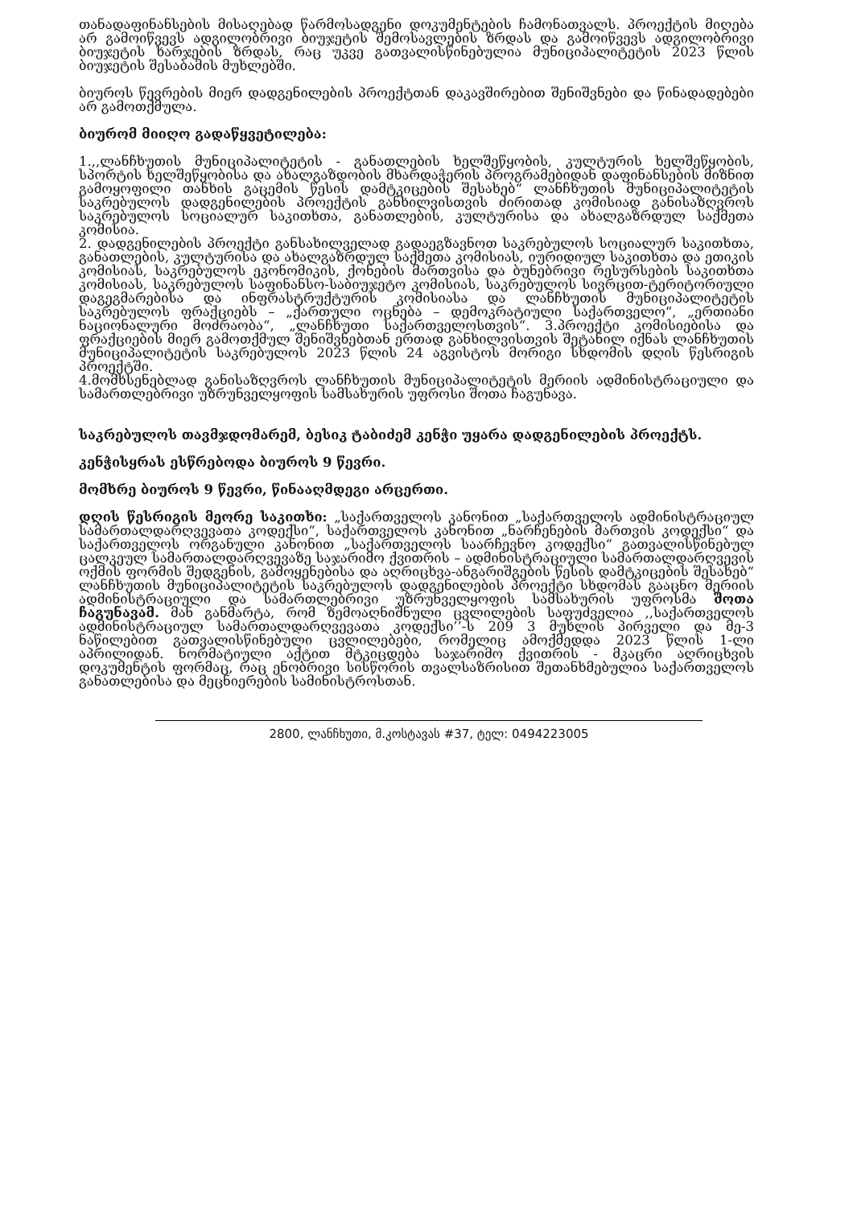თანადაფინანსების მისაღებად წარმოსადგენი დოკუმენტების ჩამონათვალს. პროექტის მიღება არ გამოიწვევს ადგილობრივი ბიუჯეტის შემოსავლების ზრდას და გამოიწვევს ადგილობრივი ბიუჯეტის ხარჯების ზრდას, რაც უკვე გათვალისწინებულია მუნიციპალიტეტის 2023 წლის ბიუჯეტის შესაბამის მუხლებში.
ბიუროს წევრების მიერ დადგენილების პროექტთან დაკავშირებით შენიშვნები და წინადადებები არ გამოთქმულა.
ბიურომ მიიღო გადაწყვეტილება:
1.,,ლანჩხუთის მუნიციპალიტეტის - განათლების ხელშეწყობის, კულტურის ხელშეწყობის, სპორტის ხელშეწყობისა და ახალგაზდობის მხარდაჭერის პროგრამებიდან დაფინანსების მიზნით გამოყოფილი თანხის გაცემის წესის დამტკიცების შესახებ“ ლანჩხუთის მუნიციპალიტეტის საკრებულოს დადგენილების პროექტის განხილვისთვის ძირითად კომისიად განისაზღვროს საკრებულოს სოციალურ საკითხთა, განათლების, კულტურისა და ახალგაზრდულ საქმეთა კომისია.
2. დადგენილების პროექტი განსახილველად გადაეგზავნოთ საკრებულოს სოციალურ საკითხთა, განათლების, კულტურისა და ახალგაზრდულ საქმეთა კომისიას, იურიდიულ საკითხთა და ეთიკის კომისიას, საკრებულოს ეკონომიკის, ქონების მართვისა და ბუნებრივი რესურსების საკითხთა კომისიას, საკრებულოს საფინანსო-საბიუჯეტო კომისიას, საკრებულოს სივრცით-ტერიტორიული დაგეგმარებისა და ინფრასტრუქტურის კომისიასა და ლანჩხუთის მუნიციპალიტეტის საკრებულოს ფრაქციებს – „ქართული ოცნება – დემოკრატიული საქართველო“, „ერთიანი ნაციონალური მოძრაობა“, „ლანჩხუთი საქართველოსთვის“. 3.პროექტი კომისიებისა და ფრაქციების მიერ გამოთქმულ შენიშვნებთან ერთად განხილვისთვის შეტანილ იქნას ლანჩხუთის მუნიციპალიტეტის საკრებულოს 2023 წლის 24 აგვისტოს მორიგი სხდომის დღის წესრიგის პროექტში.
4.მომხსენებლად განისაზღვროს ლანჩხუთის მუნიციპალიტეტის მერიის ადმინისტრაციული და სამართლებრივი უზრუნველყოფის სამსახურის უფროსი შოთა ჩაგუნავა.
საკრებულოს თავმჯდომარემ, ბესიკ ტაბიძემ კენჭი უყარა დადგენილების პროექტს.
კენჭისყრას ესწრებოდა ბიუროს 9 წევრი.
მომხრე ბიუროს 9 წევრი, წინააღმდეგი არცერთი.
დღის წესრიგის მეორე საკითხი: „საქართველოს კანონით „საქართველოს ადმინისტრაციულ სამართალდარღვევათა კოდექსი“, საქართველოს კანონით „ნარჩენების მართვის კოდექსი“ და საქართველოს ორგანული კანონით „საქართველოს საარჩევნო კოდექსი“ გათვალისწინებულ ცალკეულ სამართალდარღვევაზე საჯარიმო ქვითრის – ადმინისტრაციული სამართალდარღვევის ოქმის ფორმის შედგენის, გამოყენებისა და აღრიცხვა-ანგარიშგების წესის დამტკიცების შესახებ“ ლანჩხუთის მუნიციპალიტეტის საკრებულოს დადგენილების პროექტი სხდომას გააცნო მერიის ადმინისტრაციული და სამართლებრივი უზრუნველყოფის სამსახურის უფროსმა შოთა ჩაგუნავამ. მან განმარტა, რომ ზემოაღნიშნული ცვლილების საფუძველია ,,საქართველოს ადმინისტრაციულ სამართალდარღვევათა კოდექსი’’-ს 209 3 მუხლის პირველი და მე-3 ნაწილებით გათვალისწინებული ცვლილებები, რომელიც ამოქმედდა 2023 წლის 1-ლი აპრილიდან. ნორმატიული აქტით მტკიცდება საჯარიმო ქვითრის - მკაცრი აღრიცხვის დოკუმენტის ფორმაც, რაც ენობრივი სისწორის თვალსაზრისით შეთანხმებულია საქართველოს განათლებისა და მეცნიერების სამინისტროსთან.
2800, ლანჩხუთი, მ.კოსტავას #37, ტელ: 0494223005